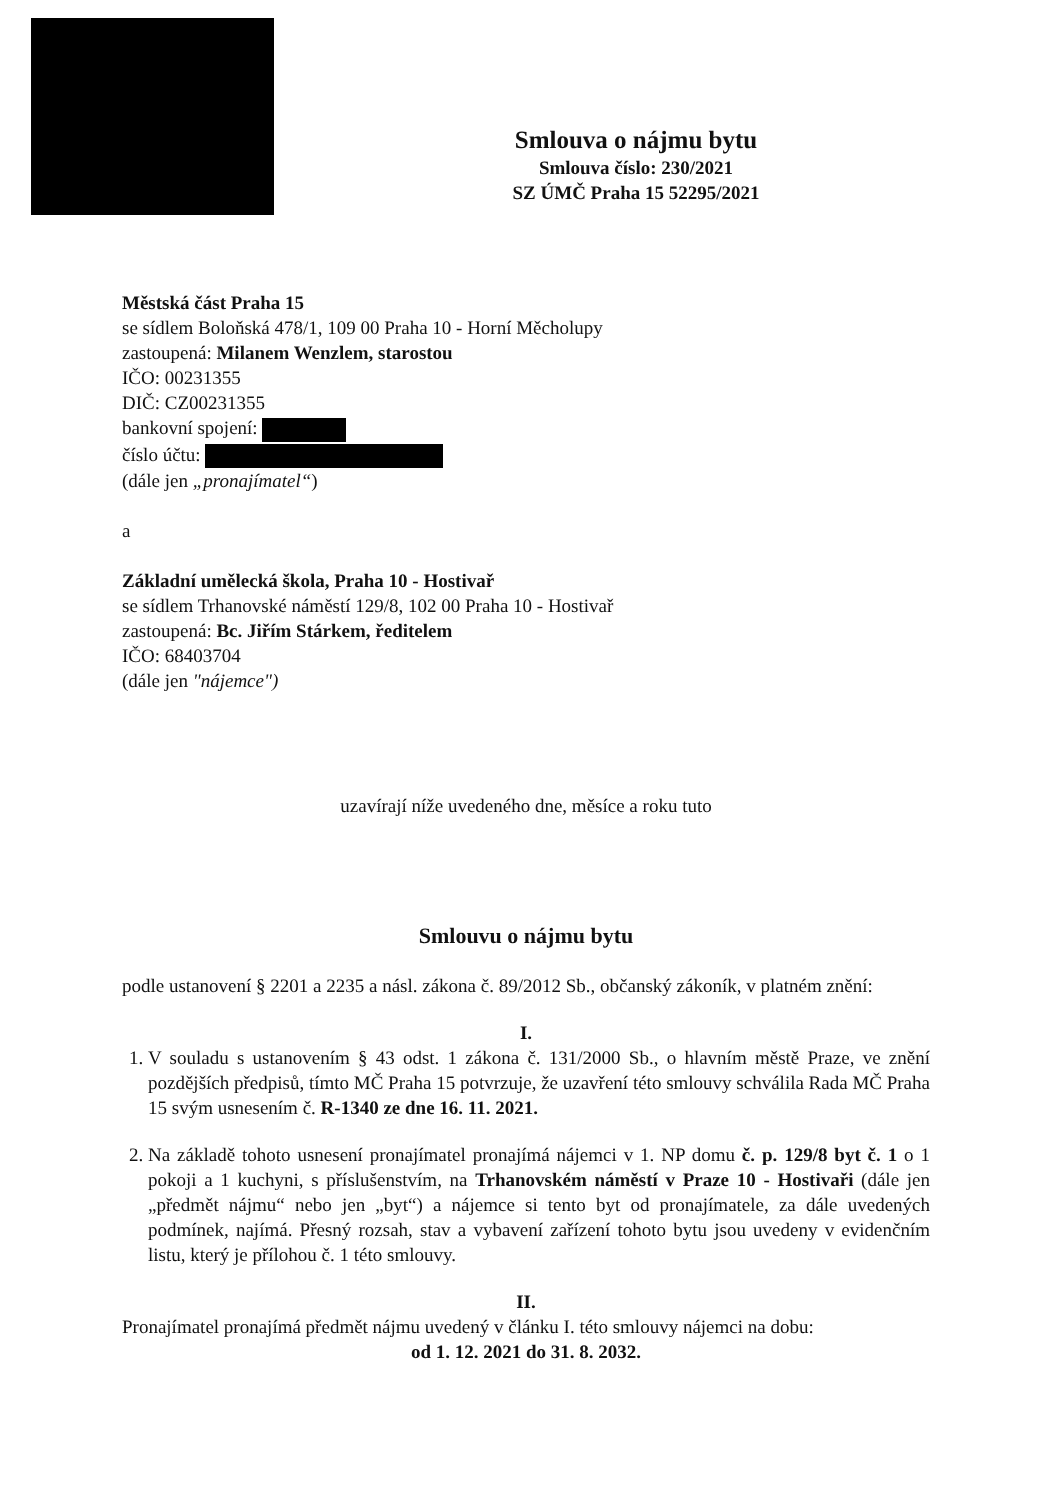Smlouva o nájmu bytu
Smlouva číslo: 230/2021
SZ ÚMČ Praha 15 52295/2021
Městská část Praha 15
se sídlem Boloňská 478/1, 109 00 Praha 10 - Horní Měcholupy
zastoupená: Milanem Wenzlem, starostou
IČO: 00231355
DIČ: CZ00231355
bankovní spojení:
číslo účtu:
(dále jen „pronajímatel“)
a
Základní umělecká škola, Praha 10 - Hostivař
se sídlem Trhanovské náměstí 129/8, 102 00 Praha 10 - Hostivař
zastoupená: Bc. Jiřím Stárkem, ředitelem
IČO: 68403704
(dále jen "nájemce")
uzavírají níže uvedeného dne, měsíce a roku tuto
Smlouvu o nájmu bytu
podle ustanovení § 2201 a 2235 a násl. zákona č. 89/2012 Sb., občanský zákoník, v platném znění:
I.
1. V souladu s ustanovením § 43 odst. 1 zákona č. 131/2000 Sb., o hlavním městě Praze, ve znění pozdějších předpisů, tímto MČ Praha 15 potvrzuje, že uzavření této smlouvy schválila Rada MČ Praha 15 svým usnesením č. R-1340 ze dne 16. 11. 2021.
2. Na základě tohoto usnesení pronajímatel pronajímá nájemci v 1. NP domu č. p. 129/8 byt č. 1 o 1 pokoji a 1 kuchyni, s příslušenstvím, na Trhanovském náměstí v Praze 10 - Hostivaři (dále jen „předmět nájmu“ nebo jen „byt“) a nájemce si tento byt od pronajímatele, za dále uvedených podmínek, najímá. Přesný rozsah, stav a vybavení zařízení tohoto bytu jsou uvedeny v evidenčním listu, který je přílohou č. 1 této smlouvy.
II.
Pronajímatel pronajímá předmět nájmu uvedený v článku I. této smlouvy nájemci na dobu:
od 1. 12. 2021 do 31. 8. 2032.